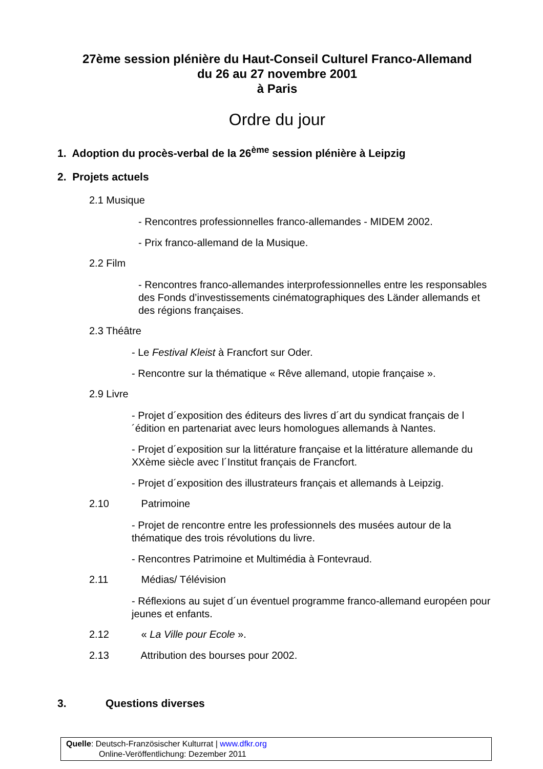27ème session plénière du Haut-Conseil Culturel Franco-Allemand
du 26 au 27 novembre 2001
à Paris
Ordre du jour
1. Adoption du procès-verbal de la 26<sup>ème</sup> session plénière à Leipzig
2. Projets actuels
2.1 Musique
- Rencontres professionnelles franco-allemandes - MIDEM 2002.
- Prix franco-allemand de la Musique.
2.2 Film
- Rencontres franco-allemandes interprofessionnelles entre les responsables des Fonds d’investissements cinématographiques des Länder allemands et des régions françaises.
2.3 Théâtre
- Le Festival Kleist à Francfort sur Oder.
- Rencontre sur la thématique « Rêve allemand, utopie française ».
2.9 Livre
- Projet d´exposition des éditeurs des livres d´art du syndicat français de l´édition en partenariat avec leurs homologues allemands à Nantes.
- Projet d´exposition sur la littérature française et la littérature allemande du XXème siècle avec l´Institut français de Francfort.
- Projet d´exposition des illustrateurs français et allemands à Leipzig.
2.10 Patrimoine
- Projet de rencontre entre les professionnels des musées autour de la thématique des trois révolutions du livre.
- Rencontres Patrimoine et Multimédia à Fontevraud.
2.11 Médias/ Télévision
- Réflexions au sujet d´un éventuel programme franco-allemand européen pour jeunes et enfants.
2.12 « La Ville pour Ecole ».
2.13 Attribution des bourses pour 2002.
3. Questions diverses
Quelle: Deutsch-Französischer Kulturrat | www.dfkr.org
Online-Veröffentlichung: Dezember 2011